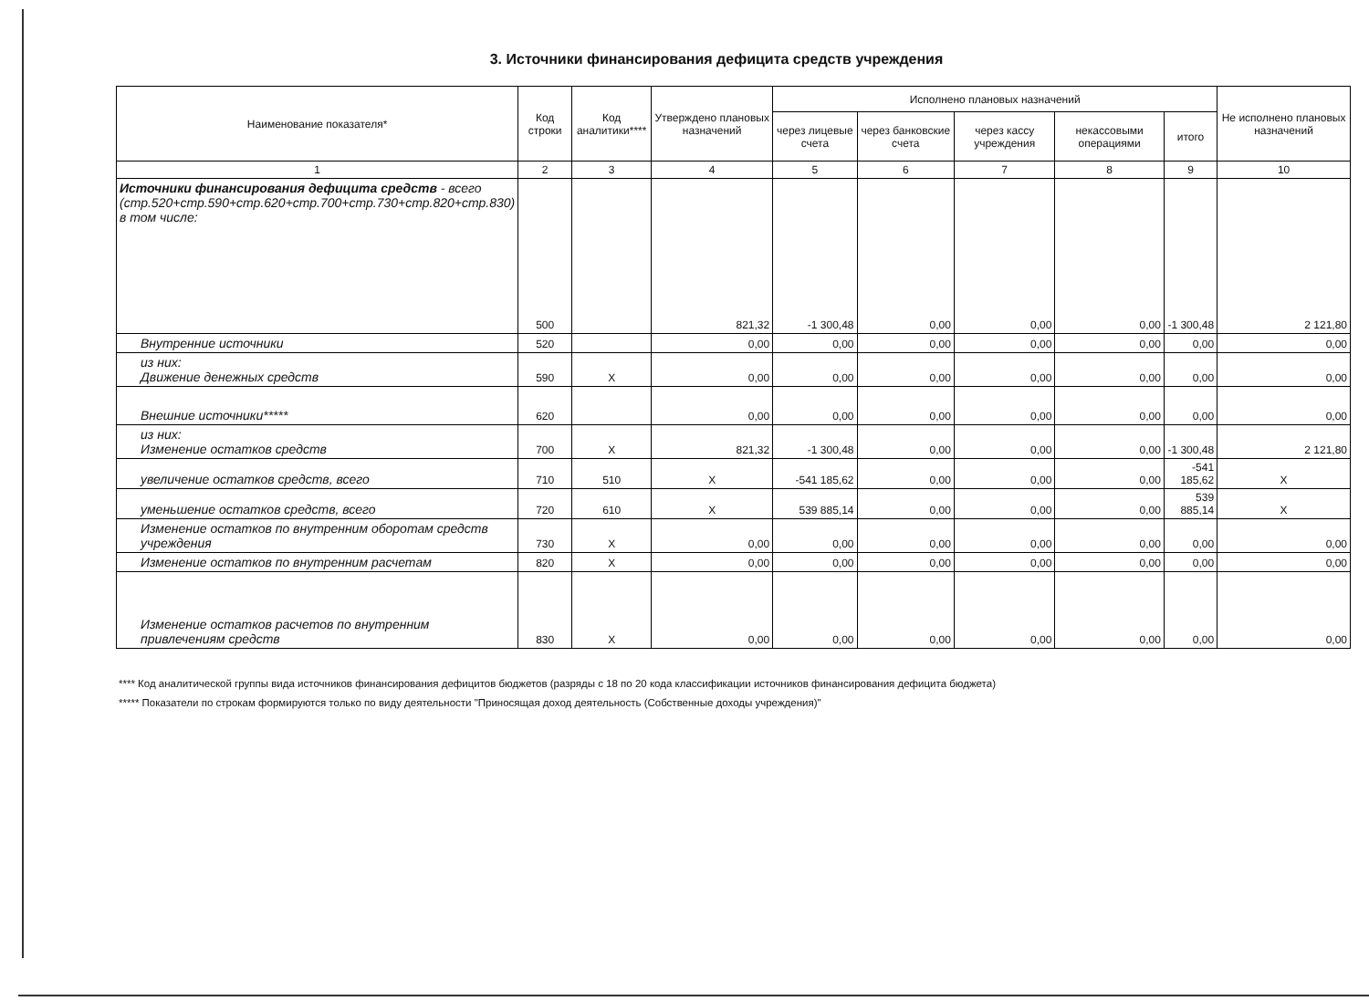3. Источники финансирования дефицита средств учреждения
| Наименование показателя* | Код строки | Код аналитики**** | Утверждено плановых назначений | Исполнено плановых назначений | | | | | Не исполнено плановых назначений |
| --- | --- | --- | --- | --- | --- | --- | --- | --- | --- |
| | | | | через лицевые счета | через банковские счета | через кассу учреждения | некассовыми операциями | итого | |
| 1 | 2 | 3 | 4 | 5 | 6 | 7 | 8 | 9 | 10 |
| Источники финансирования дефицита средств - всего (стр.520+стр.590+стр.620+стр.700+стр.730+стр.820+стр.830) в том числе: | 500 | | 821,32 | -1 300,48 | 0,00 | 0,00 | 0,00 | -1 300,48 | 2 121,80 |
| Внутренние источники | 520 | | 0,00 | 0,00 | 0,00 | 0,00 | 0,00 | 0,00 | 0,00 |
| из них: Движение денежных средств | 590 | X | 0,00 | 0,00 | 0,00 | 0,00 | 0,00 | 0,00 | 0,00 |
| Внешние источники***** | 620 | | 0,00 | 0,00 | 0,00 | 0,00 | 0,00 | 0,00 | 0,00 |
| из них: Изменение остатков средств | 700 | X | 821,32 | -1 300,48 | 0,00 | 0,00 | 0,00 | -1 300,48 | 2 121,80 |
| увеличение остатков средств, всего | 710 | 510 | X | -541 185,62 | 0,00 | 0,00 | 0,00 | -541 185,62 | X |
| уменьшение остатков средств, всего | 720 | 610 | X | 539 885,14 | 0,00 | 0,00 | 0,00 | 539 885,14 | X |
| Изменение остатков по внутренним оборотам средств учреждения | 730 | X | 0,00 | 0,00 | 0,00 | 0,00 | 0,00 | 0,00 | 0,00 |
| Изменение остатков по внутренним расчетам | 820 | X | 0,00 | 0,00 | 0,00 | 0,00 | 0,00 | 0,00 | 0,00 |
| Изменение остатков расчетов по внутренним привлечениям средств | 830 | X | 0,00 | 0,00 | 0,00 | 0,00 | 0,00 | 0,00 | 0,00 |
**** Код аналитической группы вида источников финансирования дефицитов бюджетов (разряды с 18 по 20 кода классификации источников финансирования дефицита бюджета)
***** Показатели по строкам формируются только по виду деятельности "Приносящая доход деятельность (Собственные доходы учреждения)"